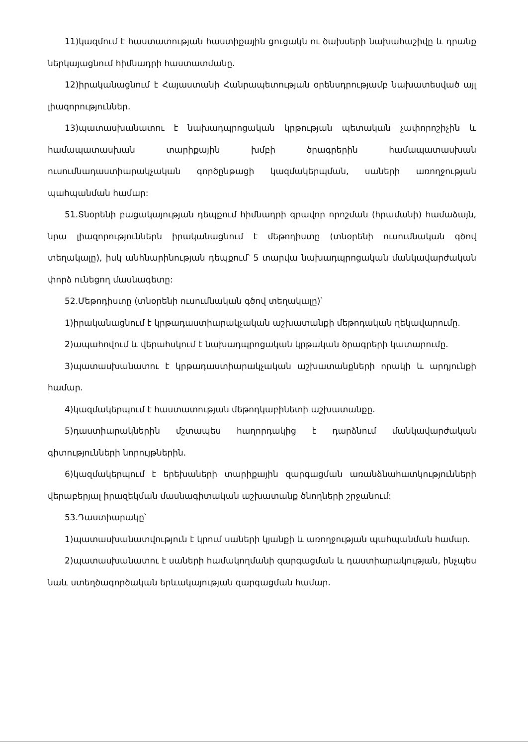11)կազմում է հաստատության հաստիքային ցուցակն ու ծախսերի նախահաշիվը և դրանք ներկայացնում հիմնադրի հաստատմանը.
12)իրականացնում է Հայաստանի Հանրապետության օրենսդրությամբ նախատեսված այլ լիազորություններ.
13)պատասխանատու է նախադպրոցական կրթության պետական չափորոշիչին և համապատասխան տարիքային խմբի ծրագրերին համապատասխան ուսումնադաստիարակչական գործընթացի կազմակերպման, սաների առողջության պահպանման համար:
51.Տնօրենի բացակայության դեպքում հիմնադրի գրավոր որոշման (հրամանի) համաձայն, նրա լիազորություններն իրականացնում է մեթոդիստը (տնօրենի ուսումնական գծով տեղակալը), իսկ անհնարինության դեպքում՝ 5 տարվա նախադպրոցական մանկավարժական փորձ ունեցող մասնագետը:
52.Մեթոդիստը (տնօրենի ուսումնական գծով տեղակալը)՝
1)իրականացնում է կրթադաստիարակչական աշխատանքի մեթոդական ղեկավարումը.
2)ապահովում և վերահսկում է նախադպրոցական կրթական ծրագրերի կատարումը.
3)պատասխանատու է կրթադաստիարակչական աշխատանքների որակի և արդյունքի համար.
4)կազմակերպում է հաստատության մեթոդկաբինետի աշխատանքը.
5)դաստիարակներին մշտապես հաղորդակից է դարձնում մանկավարժական գիտությունների նորույթներին.
6)կազմակերպում է երեխաների տարիքային զարգացման առանձնահատկությունների վերաբերյալ իրազեկման մասնագիտական աշխատանք ծնողների շրջանում:
53.Դաստիարակը՝
1)պատասխանատվություն է կրում սաների կյանքի և առողջության պահպանման համար.
2)պատասխանատու է սաների համակողմանի զարգացման և դաստիարակության, ինչպես նաև ստեղծագործական երևակայության զարգացման համար.